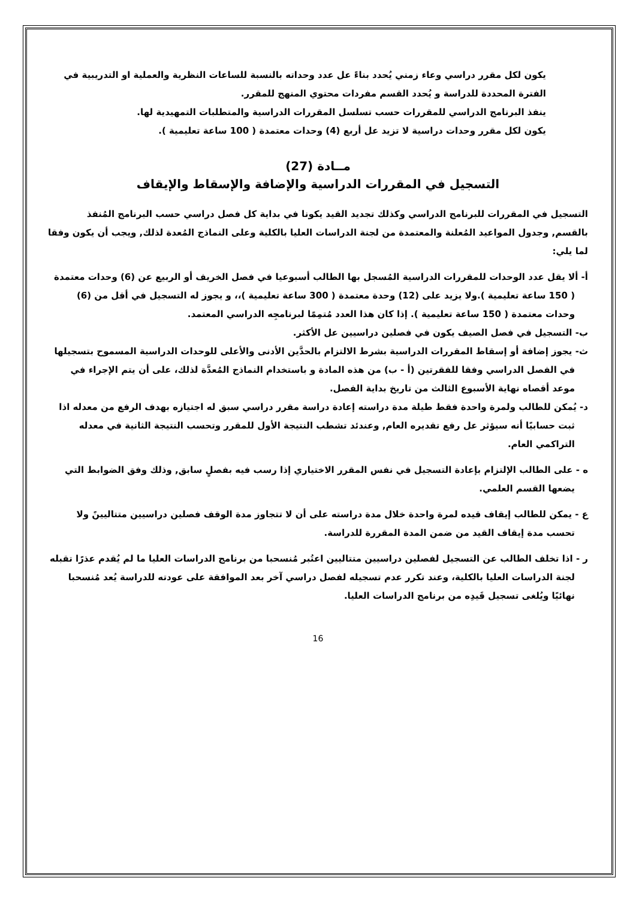يكون لكل مقرر دراسي وعاء زمني يُحدد بناءً عل عدد وحداته بالنسبة للساعات النظرية والعملية او التدريبية في الفترة المحددة للدراسة و يُحدد القسم مفردات محتوي المنهج للمقرر.
ينفذ البرنامج الدراسي للمقررات حسب تسلسل المقررات الدراسية والمتطلبات التمهيدية لها.
يكون لكل مقرر وحدات دراسية لا تزيد عل أربع (4) وحدات معتمدة ( 100 ساعة تعليمية ).
مــادة (27)
التسجيل في المقررات الدراسية والإضافة والإسقاط والإيقاف
التسجيل في المقررات للبرنامج الدراسي وكذلك تجديد القيد يكونا في بداية كل فصل دراسي حسب البرنامج المُنفذ بالقسم, وجدول المواعيد المُعلنة والمعتمدة من لجنة الدراسات العليا بالكلية وعلى النماذج المُعدة لذلك, ويجب أن يكون وفقا لما يلي:
أ- ألا يقل عدد الوحدات للمقررات الدراسية المُسجل بها الطالب أسبوعيا في فصل الخريف أو الربيع عن (6) وحدات معتمدة ( 150 ساعة تعليمية ).ولا يزيد على (12) وحدة معتمدة ( 300 ساعة تعليمية )،، و يجوز له التسجيل في أقل من (6) وحدات معتمدة ( 150 ساعة تعليمية ). إذا كان هذا العدد مُتمِمًا لبرنامجِه الدراسي المعتمد.
ب- التسجيل في فصل الصيف يكون في فصلين دراسيين عل الأكثر.
ث- يجوز إضافة أو إسقاط المقررات الدراسية بشرط الالتزام بالحدَّين الأدنى والأعلى للوحدات الدراسية المسموح بتسجيلها في الفصل الدراسي وفقا للفقرتين (أ - ب) من هذه المادة و باستخدام النماذج المُعدَّة لذلك، على أن يتم الإجراء في موعد أقصاه نهاية الأسبوع الثالث من تاريخ بداية الفصل.
د- يُمكن للطالب ولمرة واحدة فقط طيلة مدة دراسته إعادة دراسة مقرر دراسي سبق له اجتيازه بهدف الرفع من معدله اذا ثبت حسابيًا أنه سيؤثر عل رفع تقديره العام, وعندئد تشطب النتيجة الأول للمقرر وتحسب النتيجة الثانية في معدله التراكمي العام.
ه - على الطالب الإلتزام بإعادة التسجيل في نفس المقرر الاختياري إذا رسب فيه بفصلٍ سابق, وذلك وفق الضوابط التي يضعها القسم العلمي.
ع - يمكن للطالب إيقاف قيده لمرة واحدة خلال مدة دراسته على أن لا تتجاوز مدة الوقف فصلين دراسيين متتاليينً ولا تحسب مدة إيقاف القيد من ضمن المدة المقررة للدراسة.
ر - اذا تخلف الطالب عن التسجيل لفصلين دراسيين متتاليين اعتُبر مُنسحبا من برنامج الدراسات العليا ما لم يُقدم عذرًا تقبله لجنة الدراسات العليا بالكلية، وعند تكرر عدم تسجيله لفصل دراسي آخر بعد الموافقة على عودته للدراسة يُعد مُنسحبا نهائيًا ويُلغى تسجيل قَيدِه من برنامج الدراسات العليا.
16